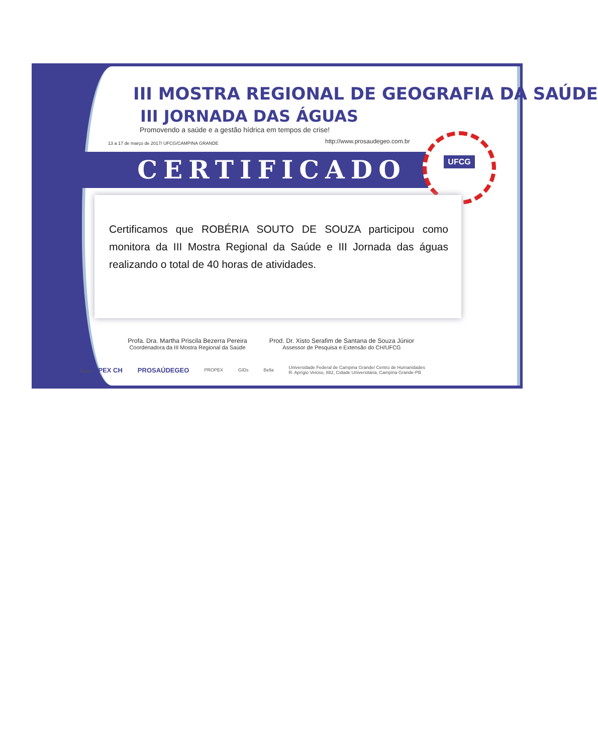III MOSTRA REGIONAL DE GEOGRAFIA DA SAÚDE
III JORNADA DAS ÁGUAS
Promovendo a saúde e a gestão hídrica em tempos de crise!
13 a 17 de março de 2017/ UFCG/CAMPINA GRANDE
http://www.prosaudegeo.com.br
CERTIFICADO
UFCG
Certificamos que ROBÉRIA SOUTO DE SOUZA participou como monitora da III Mostra Regional da Saúde e III Jornada das águas realizando o total de 40 horas de atividades.
Profa. Dra. Martha Priscila Bezerra Pereira
Coordenadora da III Mostra Regional da Saúde
Prod. Dr. Xisto Serafim de Santana de Souza Júnior
Assessor de Pesquisa e Extensão do CH/UFCG
Apoio: APEX CH PROSAÚDEGEO PROPEX GIDs Bella Universidade Federal de Campina Grande/ Centro de Humanidades
R. Aprígio Veloso, 882, Cidade Universitária, Campina Grande-PB